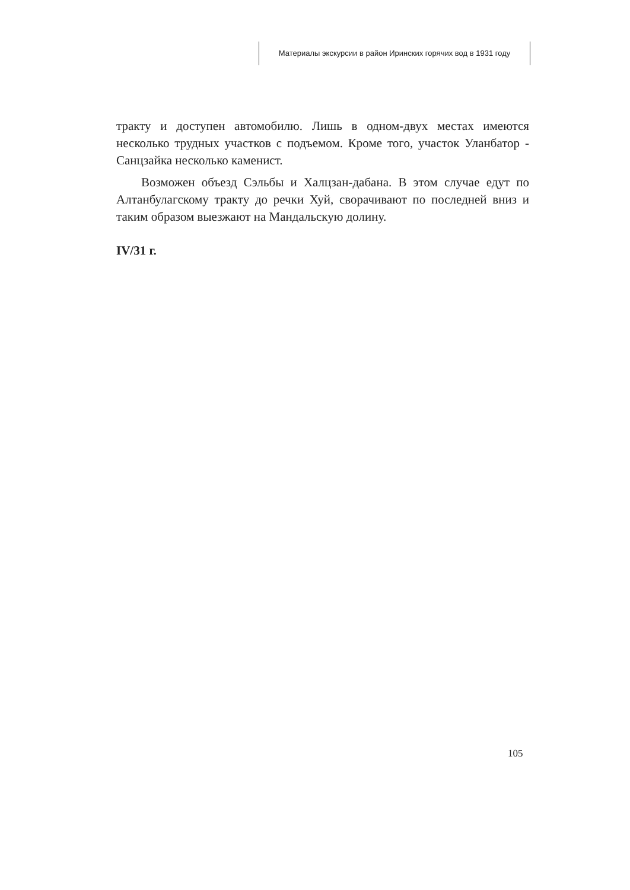Материалы экскурсии в район Иринских горячих вод в 1931 году
тракту и доступен автомобилю. Лишь в одном-двух местах имеются несколько трудных участков с подъемом. Кроме того, участок Уланбатор - Санцзайка несколько каменист.
Возможен объезд Сэльбы и Халцзан-дабана. В этом случае едут по Алтанбулагскому тракту до речки Хуй, сворачивают по последней вниз и таким образом выезжают на Мандальскую долину.
IV/31 г.
105